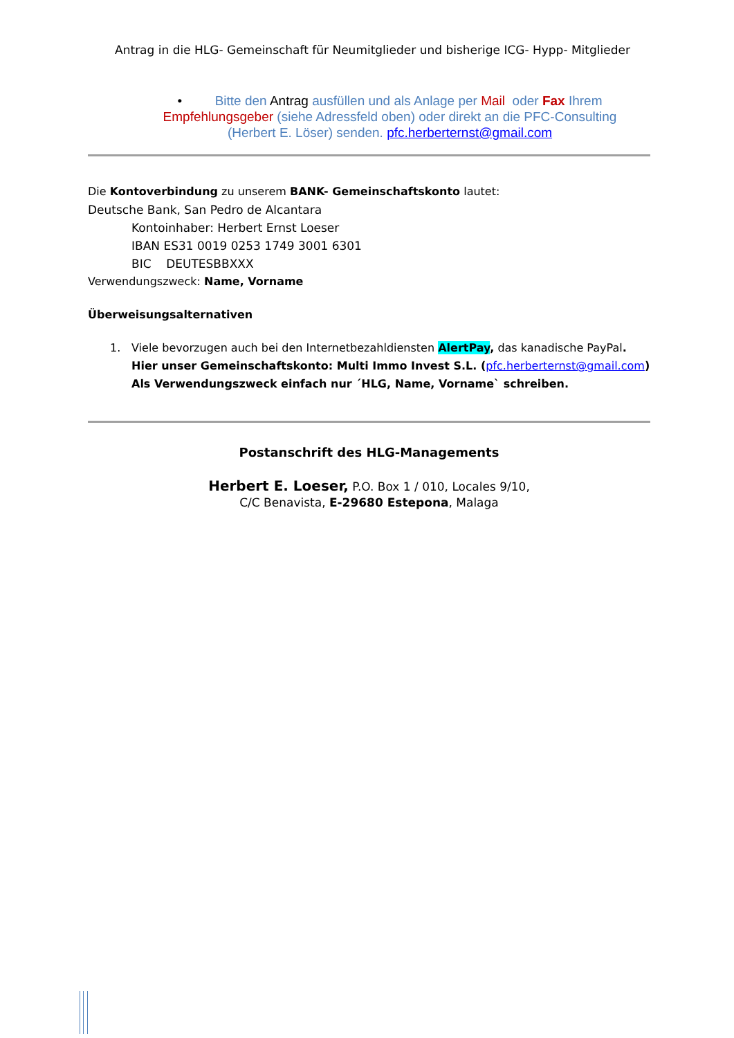Antrag in die HLG- Gemeinschaft für Neumitglieder und bisherige ICG- Hypp- Mitglieder
• Bitte den Antrag ausfüllen und als Anlage per Mail oder Fax Ihrem Empfehlungsgeber (siehe Adressfeld oben) oder direkt an die PFC-Consulting (Herbert E. Löser) senden. pfc.herberternst@gmail.com
Die Kontoverbindung zu unserem BANK- Gemeinschaftskonto lautet:
Deutsche Bank, San Pedro de Alcantara
Kontoinhaber: Herbert Ernst Loeser
IBAN ES31 0019 0253 1749 3001 6301
BIC DEUTESBBXXX
Verwendungszweck: Name, Vorname
Überweisungsalternativen
1. Viele bevorzugen auch bei den Internetbezahldiensten AlertPay, das kanadische PayPal.
Hier unser Gemeinschaftskonto: Multi Immo Invest S.L. (pfc.herberternst@gmail.com)
Als Verwendungszweck einfach nur ´HLG, Name, Vorname` schreiben.
Postanschrift des HLG-Managements
Herbert E. Loeser, P.O. Box 1 / 010, Locales 9/10,
C/C Benavista, E-29680 Estepona, Malaga